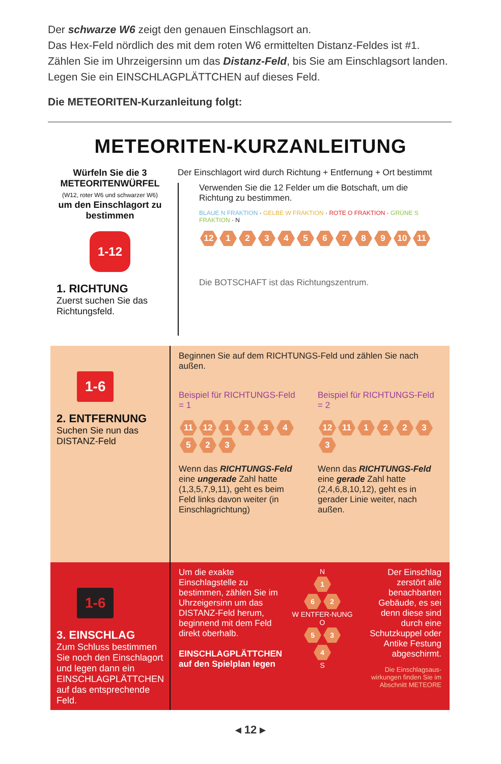Der schwarze W6 zeigt den genauen Einschlagsort an.
Das Hex-Feld nördlich des mit dem roten W6 ermittelten Distanz-Feldes ist #1.
Zählen Sie im Uhrzeigersinn um das Distanz-Feld, bis Sie am Einschlagsort landen.
Legen Sie ein EINSCHLAGPLÄTTCHEN auf dieses Feld.
Die METEORITEN-Kurzanleitung folgt:
METEORITEN-KURZANLEITUNG
Würfeln Sie die 3 METEORITENWÜRFEL
(W12, roter W6 und schwarzer W6)
um den Einschlagort zu bestimmen
1-12
1. RICHTUNG
Zuerst suchen Sie das Richtungsfeld.
Der Einschlagort wird durch Richtung + Entfernung + Ort bestimmt
Verwenden Sie die 12 Felder um die Botschaft, um die Richtung zu bestimmen.
BLAUE N FRAKTION · GELBE W FRAKTION · ROTE O FRAKTION · GRÜNE S FRAKTION · N
12 123456789 10 11
Die BOTSCHAFT ist das Richtungszentrum.
1-6
2. ENTFERNUNG
Suchen Sie nun das DISTANZ-Feld
Beginnen Sie auf dem RICHTUNGS-Feld und zählen Sie nach außen.
Beispiel für RICHTUNGS-Feld = 1
11 12 1234523
Beispiel für RICHTUNGS-Feld = 2
12 11 12233
Wenn das RICHTUNGS-Feld eine ungerade Zahl hatte (1,3,5,7,9,11), geht es beim Feld links davon weiter (in Einschlagrichtung)
Wenn das RICHTUNGS-Feld eine gerade Zahl hatte (2,4,6,8,10,12), geht es in gerader Linie weiter, nach außen.
1-6
3. EINSCHLAG
Zum Schluss bestimmen Sie noch den Einschlagort und legen dann ein EINSCHLAGPLÄTTCHEN auf das entsprechende Feld.
Um die exakte Einschlagstelle zu bestimmen, zählen Sie im Uhrzeigersinn um das DISTANZ-Feld herum, beginnend mit dem Feld direkt oberhalb.
EINSCHLAGPLÄTTCHEN
auf den Spielplan legen
N
1
6 2
W ENTFER-NUNG O
5 3
4
S
Der Einschlag zerstört alle benachbarten Gebäude, es sei denn diese sind durch eine Schutzkuppel oder Antike Festung abgeschirmt.
Die Einschlagsaus-wirkungen finden Sie im Abschnitt METEORE
◂ 12 ▸